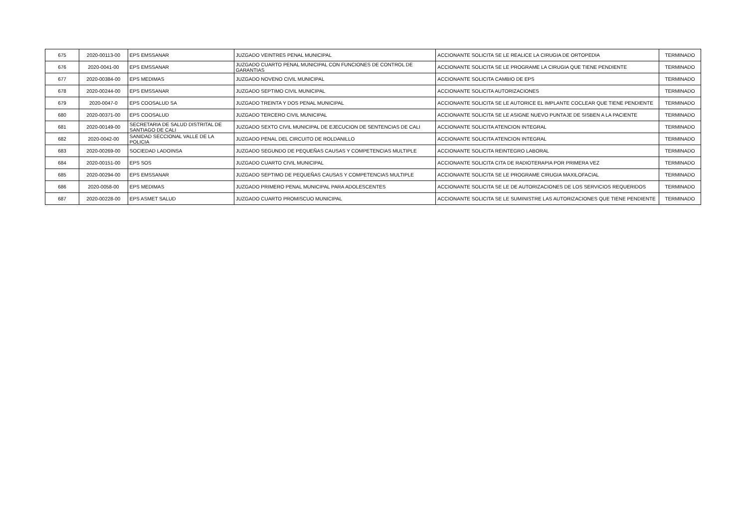| 675 | 2020-00113-00 | EPS EMSSANAR | JUZGADO VEINTRES PENAL MUNICIPAL | ACCIONANTE SOLICITA SE LE REALICE LA CIRUGIA DE ORTOPEDIA | TERMINADO |
| 676 | 2020-0041-00 | EPS EMSSANAR | JUZGADO CUARTO PENAL MUNICIPAL CON FUNCIONES DE CONTROL DE GARANTIAS | ACCIONANTE SOLICITA SE LE PROGRAME LA CIRUGIA QUE TIENE PENDIENTE | TERMINADO |
| 677 | 2020-00384-00 | EPS MEDIMAS | JUZGADO NOVENO CIVIL MUNICIPAL | ACCIONANTE SOLICITA CAMBIO DE EPS | TERMINADO |
| 678 | 2020-00244-00 | EPS EMSSANAR | JUZGADO SEPTIMO CIVIL MUNICIPAL | ACCIONANTE SOLICITA AUTORIZACIONES | TERMINADO |
| 679 | 2020-0047-0 | EPS COOSALUD SA | JUZGADO TREINTA Y DOS PENAL MUNICIPAL | ACCIONANTE SOLICITA SE LE AUTORICE EL IMPLANTE COCLEAR QUE TIENE PENDIENTE | TERMINADO |
| 680 | 2020-00371-00 | EPS COOSALUD | JUZGADO TERCERO CIVIL MUNICIPAL | ACCIONANTE SOLICITA SE LE ASIGNE NUEVO PUNTAJE DE SISBEN A LA PACIENTE | TERMINADO |
| 681 | 2020-00149-00 | SECRETARIA DE SALUD DISTRITAL DE SANTIAGO DE CALI | JUZGADO SEXTO CIVIL MUNICIPAL DE EJECUCION DE SENTENCIAS DE CALI | ACCIONANTE SOLICITA ATENCION INTEGRAL | TERMINADO |
| 682 | 2020-0042-00 | SANIDAD SECCIONAL VALLE DE LA POLICIA | JUZGADO PENAL DEL CIRCUITO DE ROLDANILLO | ACCIONANTE SOLICITA ATENCION INTEGRAL | TERMINADO |
| 683 | 2020-00269-00 | SOCIEDAD LADOINSA | JUZGADO SEGUNDO DE PEQUEÑAS CAUSAS Y COMPETENCIAS MULTIPLE | ACCIONANTE SOLICITA REINTEGRO LABORAL | TERMINADO |
| 684 | 2020-00151-00 | EPS SOS | JUZGADO CUARTO CIVIL MUNICIPAL | ACCIONANTE SOLICITA CITA DE RADIOTERAPIA POR PRIMERA VEZ | TERMINADO |
| 685 | 2020-00294-00 | EPS EMSSANAR | JUZGADO SEPTIMO DE PEQUEÑAS CAUSAS Y COMPETENCIAS MULTIPLE | ACCIONANTE SOLICITA SE LE PROGRAME CIRUGIA MAXILOFACIAL | TERMINADO |
| 686 | 2020-0058-00 | EPS MEDIMAS | JUZGADO PRIMERO PENAL MUNICIPAL PARA ADOLESCENTES | ACCIONANTE SOLICITA SE LE DE AUTORIZACIONES DE LOS SERVICIOS REQUERIDOS | TERMINADO |
| 687 | 2020-00228-00 | EPS ASMET SALUD | JUZGADO CUARTO PROMISCUO MUNICIPAL | ACCIONANTE SOLICITA SE LE SUMINISTRE LAS AUTORIZACIONES QUE TIENE PENDIENTE | TERMINADO |